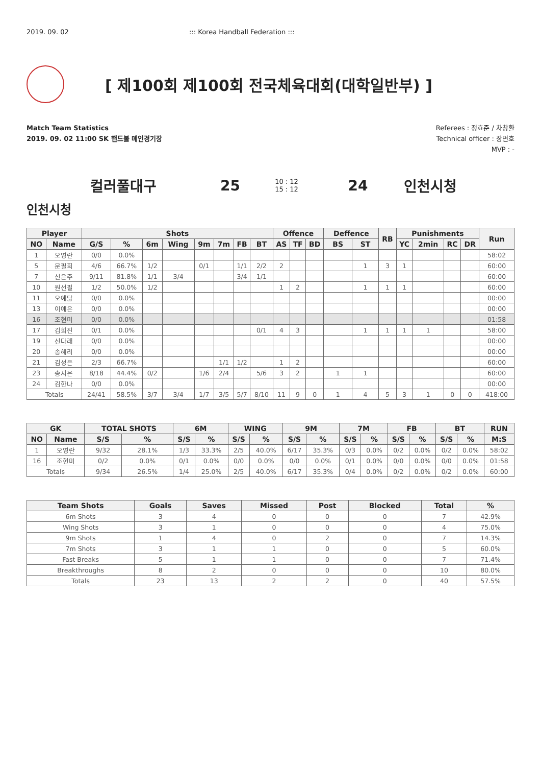2019. 09. 02 ::: Korea Handball Federation :::
[ 제100회 제100회 전국체육대회(대학일반부) ]
Match Team Statistics
2019. 09. 02 11:00 SK 핸드볼 메인경기장
Referees : 정효준 / 차창환
Technical officer : 장면호
MVP : -
컬러풀대구 25 10 : 12
15 : 12 24 인천시청
인천시청
| Player | | Shots | | | | | | | | Offence | | | Deffence | | RB | Punishments | | | | Run |
| --- | --- | --- | --- | --- | --- | --- | --- | --- | --- | --- | --- | --- | --- | --- | --- | --- | --- | --- | --- | --- |
| NO | Name | G/S | % | 6m | Wing | 9m | 7m | FB | BT | AS | TF | BD | BS | ST | | YC | 2min | RC | DR | |
| 1 | 오영란 | 0/0 | 0.0% | | | | | | | | | | | | | | | | | 58:02 |
| 5 | 문필희 | 4/6 | 66.7% | 1/2 | | 0/1 | | 1/1 | 2/2 | 2 | | | | 1 | 3 | 1 | | | | 60:00 |
| 7 | 신은주 | 9/11 | 81.8% | 1/1 | 3/4 | | | 3/4 | 1/1 | | | | | | | | | | | 60:00 |
| 10 | 원선필 | 1/2 | 50.0% | 1/2 | | | | | | 1 | 2 | | | 1 | 1 | 1 | | | | 60:00 |
| 11 | 오예닮 | 0/0 | 0.0% | | | | | | | | | | | | | | | | | 00:00 |
| 13 | 이예은 | 0/0 | 0.0% | | | | | | | | | | | | | | | | | 00:00 |
| 16 | 조현미 | 0/0 | 0.0% | | | | | | | | | | | | | | | | | 01:58 |
| 17 | 김희진 | 0/1 | 0.0% | | | | | | 0/1 | 4 | 3 | | | 1 | 1 | 1 | 1 | | | 58:00 |
| 19 | 신다래 | 0/0 | 0.0% | | | | | | | | | | | | | | | | | 00:00 |
| 20 | 송해리 | 0/0 | 0.0% | | | | | | | | | | | | | | | | | 00:00 |
| 21 | 김성은 | 2/3 | 66.7% | | | | 1/1 | 1/2 | | 1 | 2 | | | | | | | | | 60:00 |
| 23 | 송지은 | 8/18 | 44.4% | 0/2 | | 1/6 | 2/4 | | 5/6 | 3 | 2 | | 1 | 1 | | | | | | 60:00 |
| 24 | 김한나 | 0/0 | 0.0% | | | | | | | | | | | | | | | | | 00:00 |
| Totals | | 24/41 | 58.5% | 3/7 | 3/4 | 1/7 | 3/5 | 5/7 | 8/10 | 11 | 9 | 0 | 1 | 4 | 5 | 3 | 1 | 0 | 0 | 418:00 |
| GK | | TOTAL SHOTS | | 6M | | WING | | 9M | | 7M | | FB | | BT | | RUN |
| --- | --- | --- | --- | --- | --- | --- | --- | --- | --- | --- | --- | --- | --- | --- | --- | --- |
| NO | Name | S/S | % | S/S | % | S/S | % | S/S | % | S/S | % | S/S | % | S/S | % | M:S |
| 1 | 오영란 | 9/32 | 28.1% | 1/3 | 33.3% | 2/5 | 40.0% | 6/17 | 35.3% | 0/3 | 0.0% | 0/2 | 0.0% | 0/2 | 0.0% | 58:02 |
| 16 | 조현미 | 0/2 | 0.0% | 0/1 | 0.0% | 0/0 | 0.0% | 0/0 | 0.0% | 0/1 | 0.0% | 0/0 | 0.0% | 0/0 | 0.0% | 01:58 |
| Totals | | 9/34 | 26.5% | 1/4 | 25.0% | 2/5 | 40.0% | 6/17 | 35.3% | 0/4 | 0.0% | 0/2 | 0.0% | 0/2 | 0.0% | 60:00 |
| Team Shots | Goals | Saves | Missed | Post | Blocked | Total | % |
| --- | --- | --- | --- | --- | --- | --- | --- |
| 6m Shots | 3 | 4 | 0 | 0 | 0 | 7 | 42.9% |
| Wing Shots | 3 | 1 | 0 | 0 | 0 | 4 | 75.0% |
| 9m Shots | 1 | 4 | 0 | 2 | 0 | 7 | 14.3% |
| 7m Shots | 3 | 1 | 1 | 0 | 0 | 5 | 60.0% |
| Fast Breaks | 5 | 1 | 1 | 0 | 0 | 7 | 71.4% |
| Breakthroughs | 8 | 2 | 0 | 0 | 0 | 10 | 80.0% |
| Totals | 23 | 13 | 2 | 2 | 0 | 40 | 57.5% |